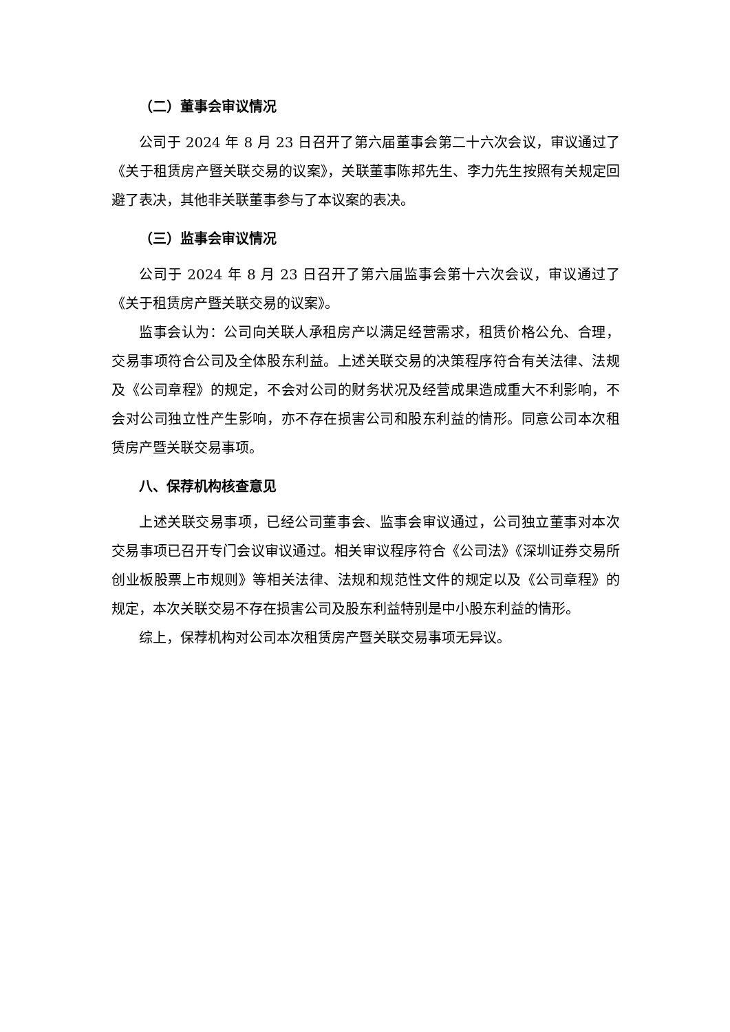（二）董事会审议情况
公司于 2024 年 8 月 23 日召开了第六届董事会第二十六次会议，审议通过了《关于租赁房产暨关联交易的议案》，关联董事陈邦先生、李力先生按照有关规定回避了表决，其他非关联董事参与了本议案的表决。
（三）监事会审议情况
公司于 2024 年 8 月 23 日召开了第六届监事会第十六次会议，审议通过了《关于租赁房产暨关联交易的议案》。
监事会认为：公司向关联人承租房产以满足经营需求，租赁价格公允、合理，交易事项符合公司及全体股东利益。上述关联交易的决策程序符合有关法律、法规及《公司章程》的规定，不会对公司的财务状况及经营成果造成重大不利影响，不会对公司独立性产生影响，亦不存在损害公司和股东利益的情形。同意公司本次租赁房产暨关联交易事项。
八、保荐机构核查意见
上述关联交易事项，已经公司董事会、监事会审议通过，公司独立董事对本次交易事项已召开专门会议审议通过。相关审议程序符合《公司法》《深圳证券交易所创业板股票上市规则》等相关法律、法规和规范性文件的规定以及《公司章程》的规定，本次关联交易不存在损害公司及股东利益特别是中小股东利益的情形。
综上，保荐机构对公司本次租赁房产暨关联交易事项无异议。